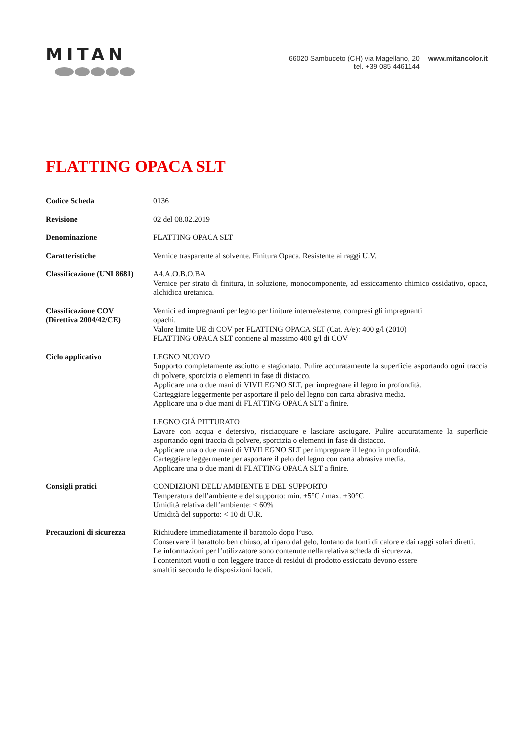MITAN
66020 Sambuceto (CH) via Magellano, 20
tel. +39 085 4461144
www.mitancolor.it
FLATTING OPACA SLT
Codice Scheda 0136
Revisione 02 del 08.02.2019
Denominazione FLATTING OPACA SLT
Caratteristiche Vernice trasparente al solvente. Finitura Opaca. Resistente ai raggi U.V.
Classificazione (UNI 8681)
A4.A.O.B.O.BA
Vernice per strato di finitura, in soluzione, monocomponente, ad essiccamento chimico ossidativo, opaca, alchidica uretanica.
Classificazione COV
(Direttiva 2004/42/CE)
Vernici ed impregnanti per legno per finiture interne/esterne, compresi gli impregnanti
opachi.
Valore limite UE di COV per FLATTING OPACA SLT (Cat. A/e): 400 g/l (2010)
FLATTING OPACA SLT contiene al massimo 400 g/l di COV
Ciclo applicativo LEGNO NUOVO
Supporto completamente asciutto e stagionato. Pulire accuratamente la superficie asportando ogni traccia di polvere, sporcizia o elementi in fase di distacco.
Applicare una o due mani di VIVILEGNO SLT, per impregnare il legno in profondità.
Carteggiare leggermente per asportare il pelo del legno con carta abrasiva media.
Applicare una o due mani di FLATTING OPACA SLT a finire.
LEGNO GIÁ PITTURATO
Lavare con acqua e detersivo, risciacquare e lasciare asciugare. Pulire accuratamente la superficie asportando ogni traccia di polvere, sporcizia o elementi in fase di distacco.
Applicare una o due mani di VIVILEGNO SLT per impregnare il legno in profondità.
Carteggiare leggermente per asportare il pelo del legno con carta abrasiva media.
Applicare una o due mani di FLATTING OPACA SLT a finire.
Consigli pratici CONDIZIONI DELL’AMBIENTE E DEL SUPPORTO
Temperatura dell’ambiente e del supporto: min. +5°C / max. +30°C
Umidità relativa dell’ambiente: < 60%
Umidità del supporto: < 10 di U.R.
Precauzioni di sicurezza
Richiudere immediatamente il barattolo dopo l’uso.
Conservare il barattolo ben chiuso, al riparo dal gelo, lontano da fonti di calore e dai raggi solari diretti.
Le informazioni per l’utilizzatore sono contenute nella relativa scheda di sicurezza.
I contenitori vuoti o con leggere tracce di residui di prodotto essiccato devono essere
smaltiti secondo le disposizioni locali.